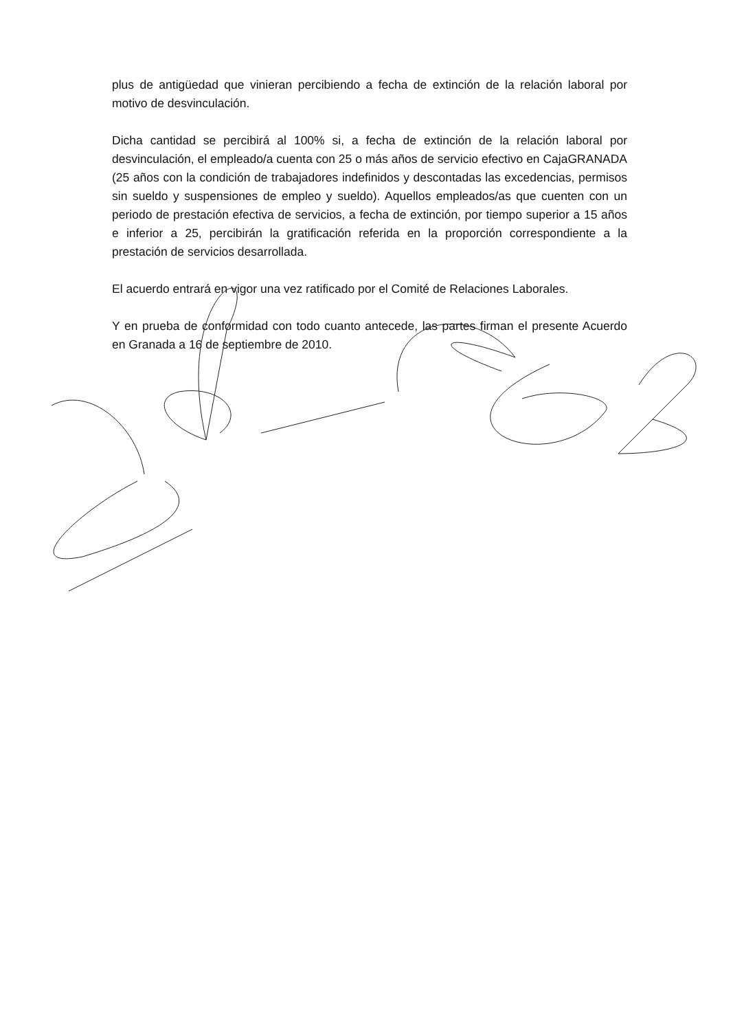plus de antigüedad que vinieran percibiendo a fecha de extinción de la relación laboral por motivo de desvinculación.
Dicha cantidad se percibirá al 100% si, a fecha de extinción de la relación laboral por desvinculación, el empleado/a cuenta con 25 o más años de servicio efectivo en CajaGRANADA (25 años con la condición de trabajadores indefinidos y descontadas las excedencias, permisos sin sueldo y suspensiones de empleo y sueldo). Aquellos empleados/as que cuenten con un periodo de prestación efectiva de servicios, a fecha de extinción, por tiempo superior a 15 años e inferior a 25, percibirán la gratificación referida en la proporción correspondiente a la prestación de servicios desarrollada.
El acuerdo entrará en vigor una vez ratificado por el Comité de Relaciones Laborales.
Y en prueba de conformidad con todo cuanto antecede, las partes firman el presente Acuerdo en Granada a 16 de septiembre de 2010.